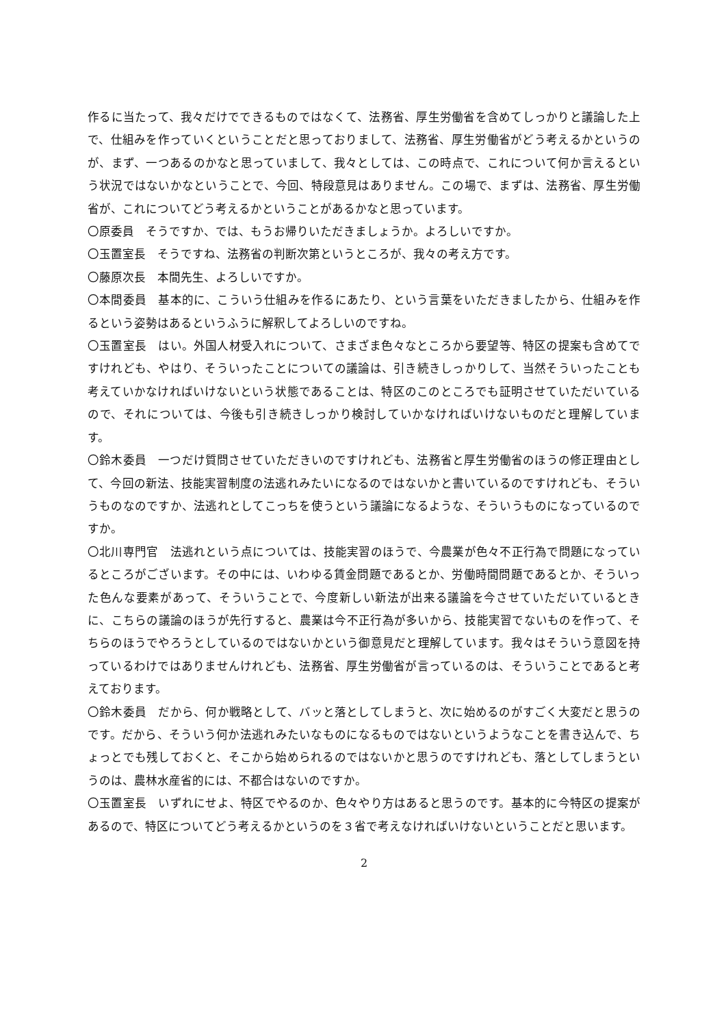作るに当たって、我々だけでできるものではなくて、法務省、厚生労働省を含めてしっかりと議論した上で、仕組みを作っていくということだと思っておりまして、法務省、厚生労働省がどう考えるかというのが、まず、一つあるのかなと思っていまして、我々としては、この時点で、これについて何か言えるという状況ではないかなということで、今回、特段意見はありません。この場で、まずは、法務省、厚生労働省が、これについてどう考えるかということがあるかなと思っています。
〇原委員　そうですか、では、もうお帰りいただきましょうか。よろしいですか。
〇玉置室長　そうですね、法務省の判断次第というところが、我々の考え方です。
〇藤原次長　本間先生、よろしいですか。
〇本間委員　基本的に、こういう仕組みを作るにあたり、という言葉をいただきましたから、仕組みを作るという姿勢はあるというふうに解釈してよろしいのですね。
〇玉置室長　はい。外国人材受入れについて、さまざま色々なところから要望等、特区の提案も含めてですけれども、やはり、そういったことについての議論は、引き続きしっかりして、当然そういったことも考えていかなければいけないという状態であることは、特区のこのところでも証明させていただいているので、それについては、今後も引き続きしっかり検討していかなければいけないものだと理解しています。
〇鈴木委員　一つだけ質問させていただきいのですけれども、法務省と厚生労働省のほうの修正理由として、今回の新法、技能実習制度の法逃れみたいになるのではないかと書いているのですけれども、そういうものなのですか、法逃れとしてこっちを使うという議論になるような、そういうものになっているのですか。
〇北川専門官　法逃れという点については、技能実習のほうで、今農業が色々不正行為で問題になっているところがございます。その中には、いわゆる賃金問題であるとか、労働時間問題であるとか、そういった色んな要素があって、そういうことで、今度新しい新法が出来る議論を今させていただいているときに、こちらの議論のほうが先行すると、農業は今不正行為が多いから、技能実習でないものを作って、そちらのほうでやろうとしているのではないかという御意見だと理解しています。我々はそういう意図を持っているわけではありませんけれども、法務省、厚生労働省が言っているのは、そういうことであると考えております。
〇鈴木委員　だから、何か戦略として、バッと落としてしまうと、次に始めるのがすごく大変だと思うのです。だから、そういう何か法逃れみたいなものになるものではないというようなことを書き込んで、ちょっとでも残しておくと、そこから始められるのではないかと思うのですけれども、落としてしまうというのは、農林水産省的には、不都合はないのですか。
〇玉置室長　いずれにせよ、特区でやるのか、色々やり方はあると思うのです。基本的に今特区の提案があるので、特区についてどう考えるかというのを３省で考えなければいけないということだと思います。
2